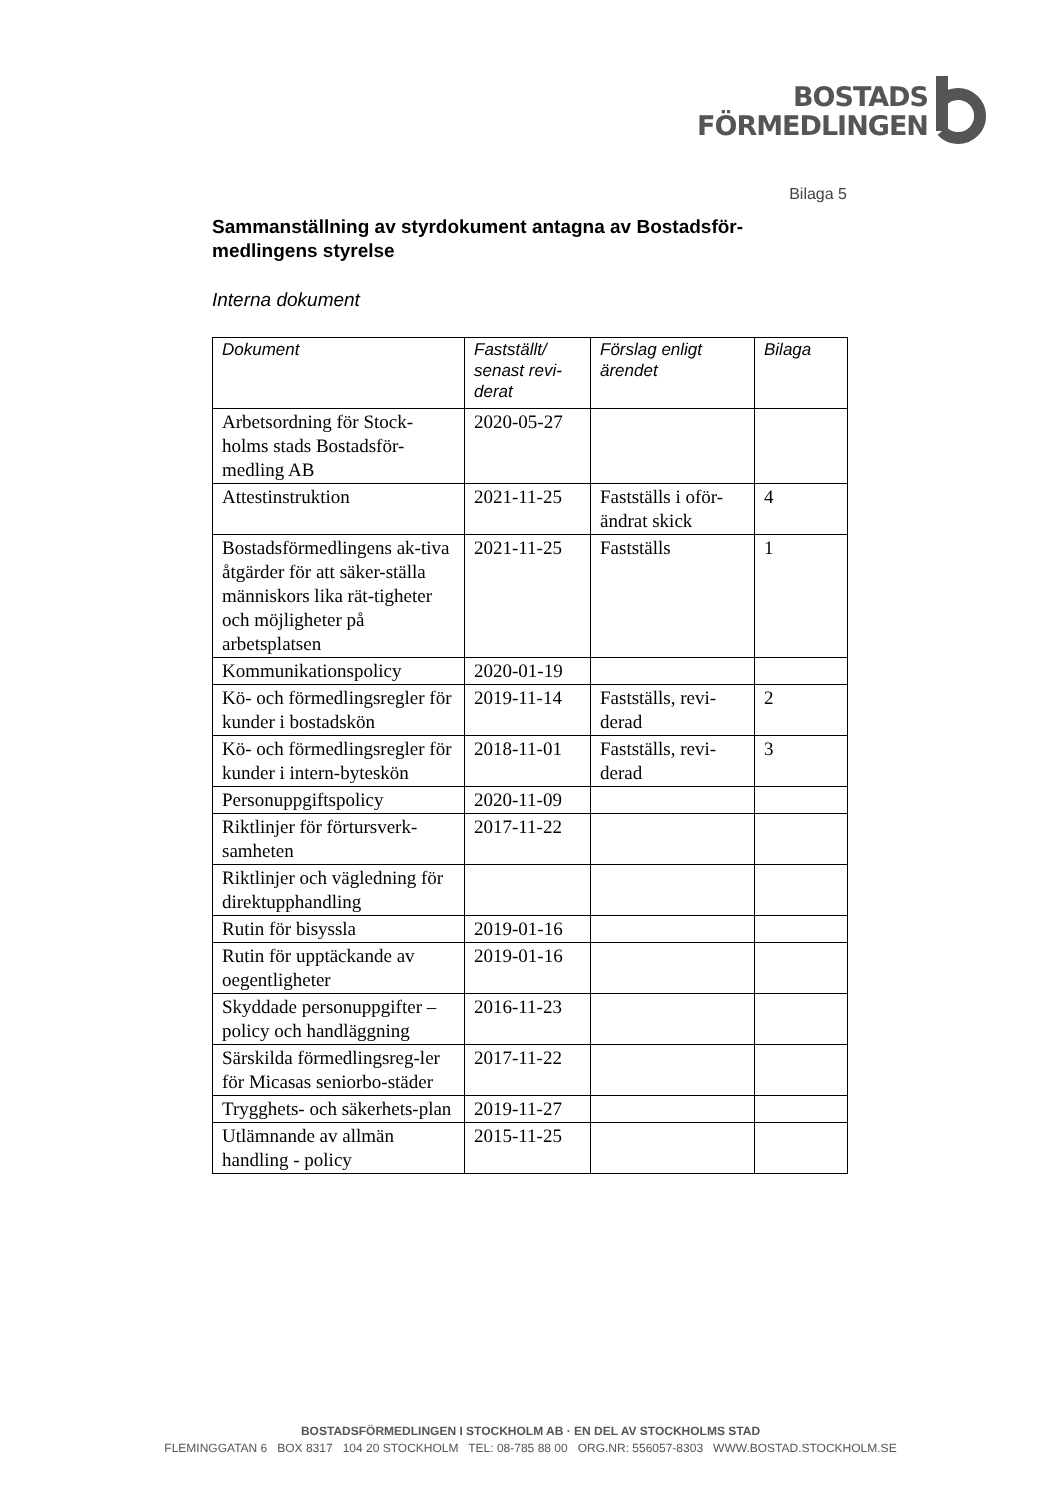BOSTADS
FÖRMEDLINGEN
Bilaga 5
Sammanställning av styrdokument antagna av Bostadsför-medlingens styrelse
Interna dokument
| Dokument | Fastställt/ senast revi-derat | Förslag enligt ärendet | Bilaga |
| --- | --- | --- | --- |
| Arbetsordning för Stock-holms stads Bostadsför-medling AB | 2020-05-27 | | |
| Attestinstruktion | 2021-11-25 | Fastställs i oför-ändrat skick | 4 |
| Bostadsförmedlingens ak-tiva åtgärder för att säker-ställa människors lika rät-tigheter och möjligheter på arbetsplatsen | 2021-11-25 | Fastställs | 1 |
| Kommunikationspolicy | 2020-01-19 | | |
| Kö- och förmedlingsregler för kunder i bostadskön | 2019-11-14 | Fastställs, revi-derad | 2 |
| Kö- och förmedlingsregler för kunder i intern-byteskön | 2018-11-01 | Fastställs, revi-derad | 3 |
| Personuppgiftspolicy | 2020-11-09 | | |
| Riktlinjer för förtursverk-samheten | 2017-11-22 | | |
| Riktlinjer och vägledning för direktupphandling | | | |
| Rutin för bisyssla | 2019-01-16 | | |
| Rutin för upptäckande av oegentligheter | 2019-01-16 | | |
| Skyddade personuppgifter – policy och handläggning | 2016-11-23 | | |
| Särskilda förmedlingsreg-ler för Micasas seniorbo-städer | 2017-11-22 | | |
| Trygghets- och säkerhets-plan | 2019-11-27 | | |
| Utlämnande av allmän handling - policy | 2015-11-25 | | |
BOSTADSFÖRMEDLINGEN I STOCKHOLM AB · EN DEL AV STOCKHOLMS STAD
FLEMINGGATAN 6 BOX 8317 104 20 STOCKHOLM TEL: 08-785 88 00 ORG.NR: 556057-8303 WWW.BOSTAD.STOCKHOLM.SE